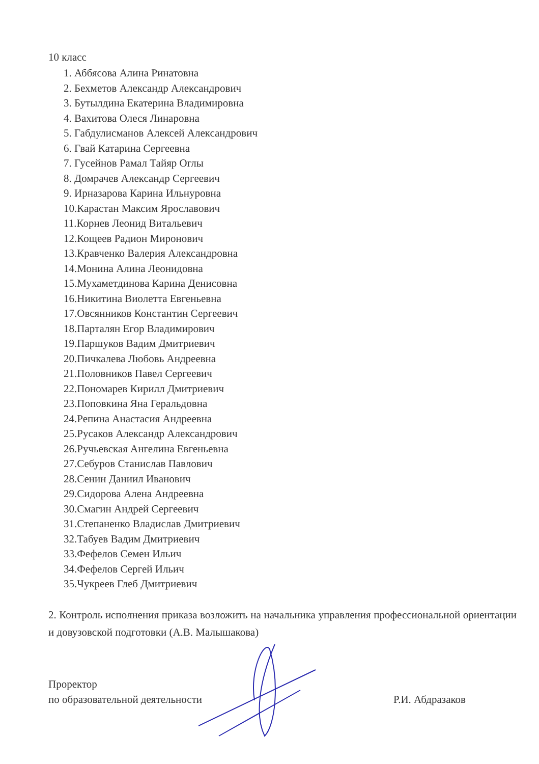10 класс
1. Аббясова Алина Ринатовна
2. Бехметов Александр Александрович
3. Бутылдина Екатерина Владимировна
4. Вахитова Олеся Линаровна
5. Габдулисманов Алексей Александрович
6. Гвай Катарина Сергеевна
7. Гусейнов Рамал Тайяр Оглы
8. Домрачев Александр Сергеевич
9. Ирназарова Карина Ильнуровна
10.Карастан Максим Ярославович
11.Корнев Леонид Витальевич
12.Кощеев Радион Миронович
13.Кравченко Валерия Александровна
14.Монина Алина Леонидовна
15.Мухаметдинова Карина Денисовна
16.Никитина Виолетта Евгеньевна
17.Овсянников Константин Сергеевич
18.Парталян Егор Владимирович
19.Паршуков Вадим Дмитриевич
20.Пичкалева Любовь Андреевна
21.Половников Павел Сергеевич
22.Пономарев Кирилл Дмитриевич
23.Поповкина Яна Геральдовна
24.Репина Анастасия Андреевна
25.Русаков Александр Александрович
26.Ручьевская Ангелина Евгеньевна
27.Себуров Станислав Павлович
28.Сенин Даниил Иванович
29.Сидорова Алена Андреевна
30.Смагин Андрей Сергеевич
31.Степаненко Владислав Дмитриевич
32.Табуев Вадим Дмитриевич
33.Фефелов Семен Ильич
34.Фефелов Сергей Ильич
35.Чукреев Глеб Дмитриевич
2. Контроль исполнения приказа возложить на начальника управления профессиональной ориентации и довузовской подготовки (А.В. Малышакова)
Проректор
по образовательной деятельности
Р.И. Абдразаков